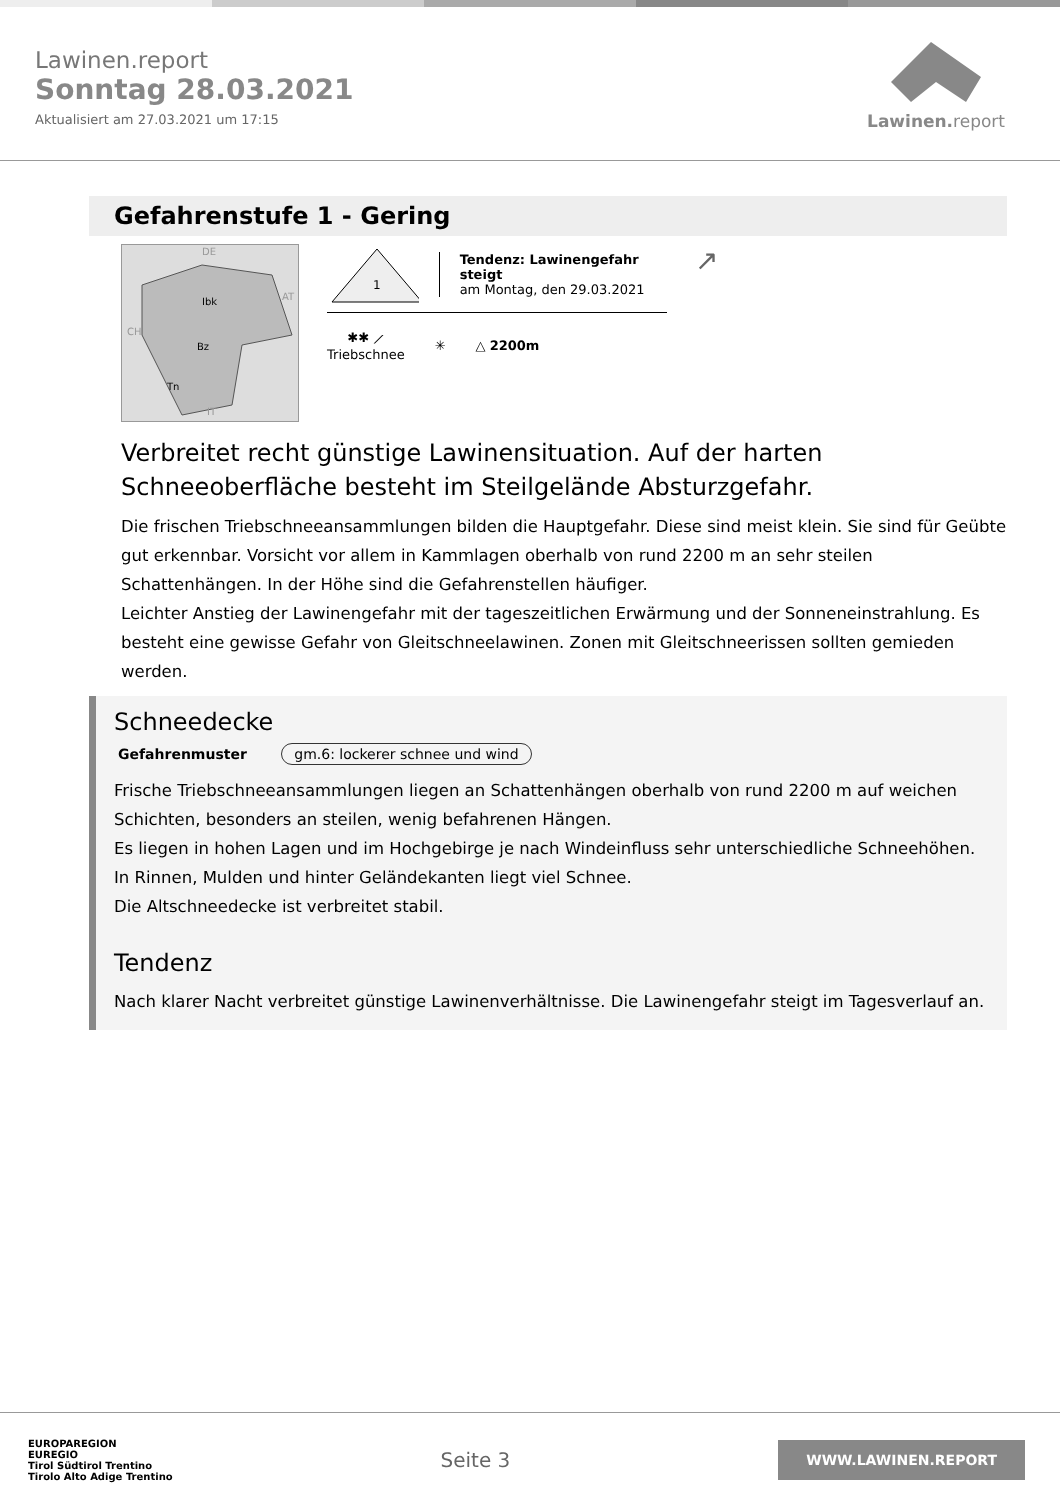Lawinen.report
Sonntag 28.03.2021
Aktualisiert am 27.03.2021 um 17:15
Lawinen. report
Gefahrenstufe 1 - Gering
Ibk
Bz
Tn
DE
AT
CH
IT
1
Tendenz: Lawinengefahr steigt
am Montag, den 29.03.2021
✱✱ ⟋
Triebschnee
✳ △ 2200m
↗
Verbreitet recht günstige Lawinensituation. Auf der harten Schneeoberfläche besteht im Steilgelände Absturzgefahr.
Die frischen Triebschneeansammlungen bilden die Hauptgefahr. Diese sind meist klein. Sie sind für Geübte gut erkennbar. Vorsicht vor allem in Kammlagen oberhalb von rund 2200 m an sehr steilen Schattenhängen. In der Höhe sind die Gefahrenstellen häufiger.
Leichter Anstieg der Lawinengefahr mit der tageszeitlichen Erwärmung und der Sonneneinstrahlung. Es besteht eine gewisse Gefahr von Gleitschneelawinen. Zonen mit Gleitschneerissen sollten gemieden werden.
Schneedecke
Gefahrenmuster gm.6: lockerer schnee und wind
Frische Triebschneeansammlungen liegen an Schattenhängen oberhalb von rund 2200 m auf weichen Schichten, besonders an steilen, wenig befahrenen Hängen.
Es liegen in hohen Lagen und im Hochgebirge je nach Windeinfluss sehr unterschiedliche Schneehöhen. In Rinnen, Mulden und hinter Geländekanten liegt viel Schnee.
Die Altschneedecke ist verbreitet stabil.
Tendenz
Nach klarer Nacht verbreitet günstige Lawinenverhältnisse. Die Lawinengefahr steigt im Tagesverlauf an.
EUROPAREGION
EUREGIO
Tirol Südtirol Trentino
Tirolo Alto Adige Trentino
Seite 3
WWW.LAWINEN.REPORT